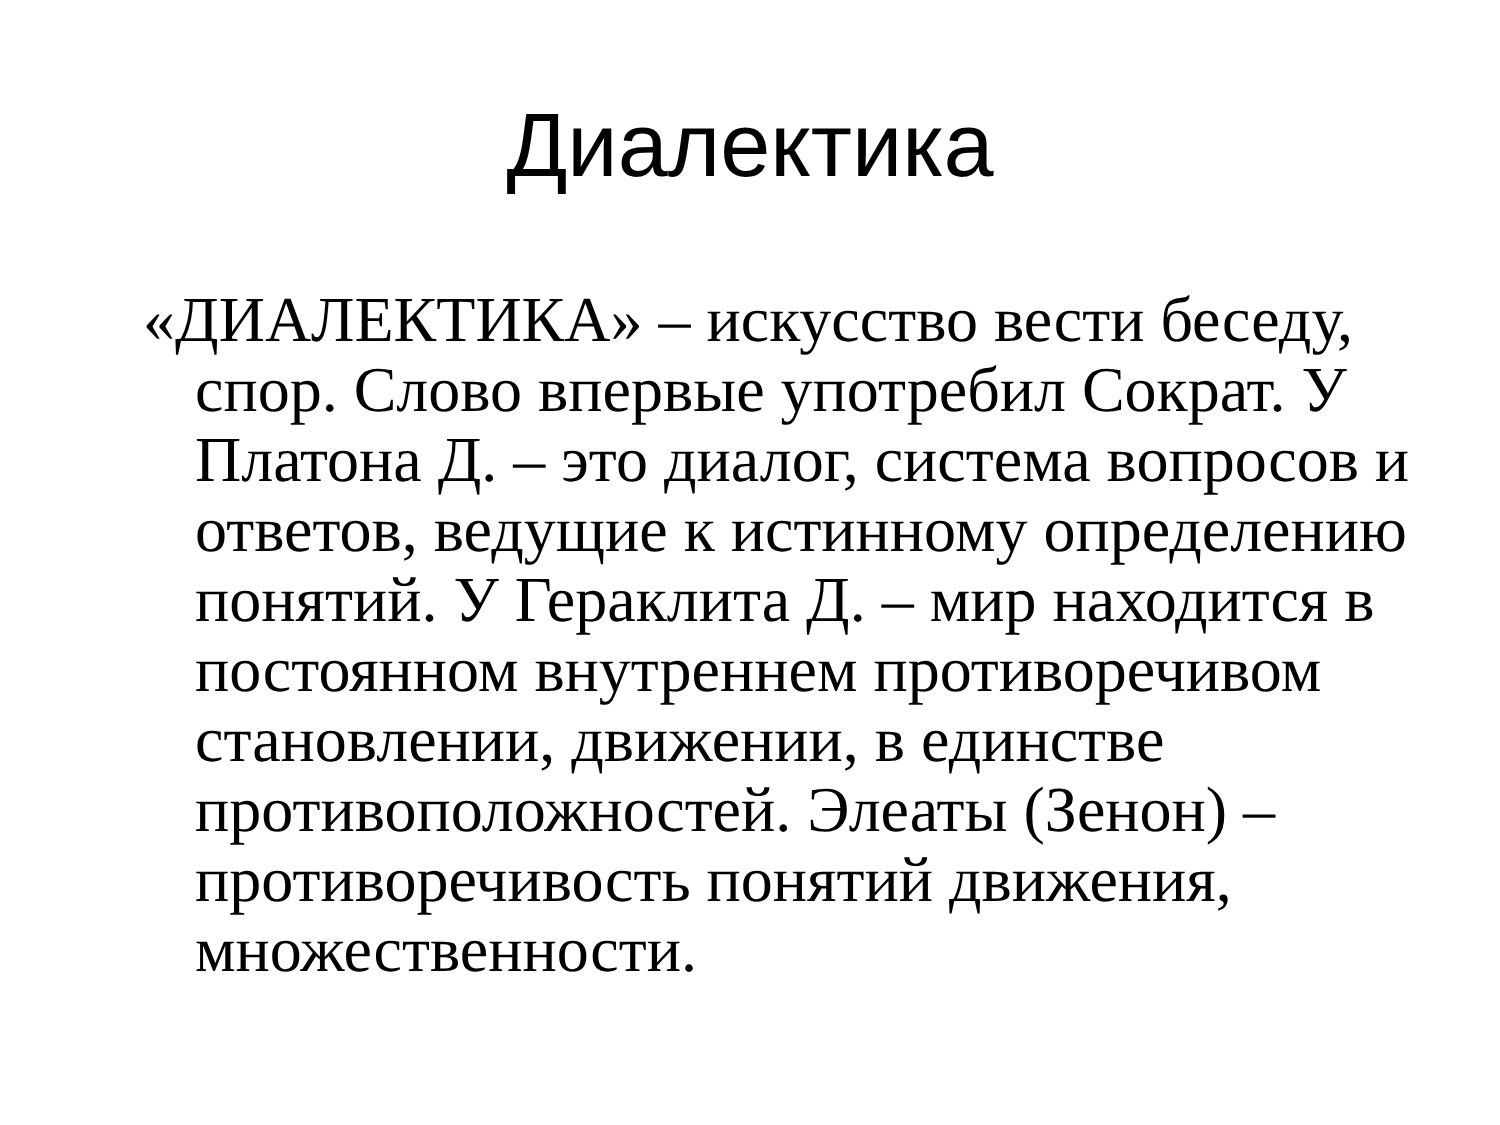Диалектика
«ДИАЛЕКТИКА» – искусство вести беседу, спор. Слово впервые употребил Сократ. У Платона Д. – это диалог, система вопросов и ответов, ведущие к истинному определению понятий. У Гераклита Д. – мир находится в постоянном внутреннем противоречивом становлении, движении, в единстве противоположностей. Элеаты (Зенон) – противоречивость понятий движения, множественности.